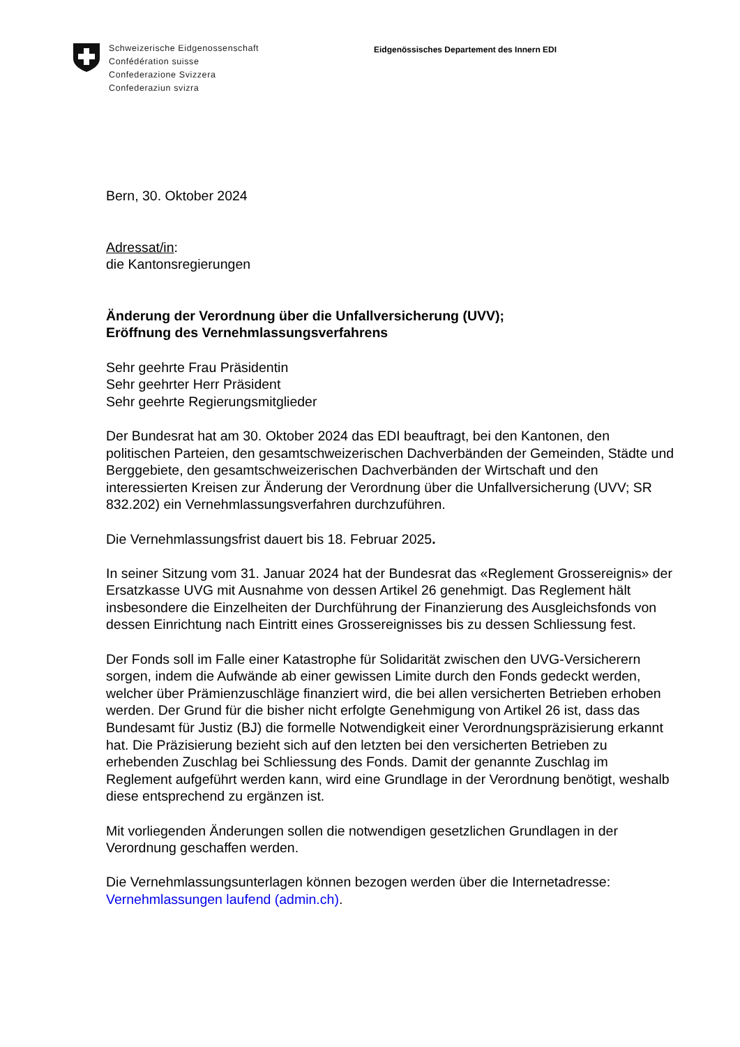Schweizerische Eidgenossenschaft
Confédération suisse
Confederazione Svizzera
Confederaziun svizra
Eidgenössisches Departement des Innern EDI
Bern, 30. Oktober 2024
Adressat/in:
die Kantonsregierungen
Änderung der Verordnung über die Unfallversicherung (UVV);
Eröffnung des Vernehmlassungsverfahrens
Sehr geehrte Frau Präsidentin
Sehr geehrter Herr Präsident
Sehr geehrte Regierungsmitglieder
Der Bundesrat hat am 30. Oktober 2024 das EDI beauftragt, bei den Kantonen, den politischen Parteien, den gesamtschweizerischen Dachverbänden der Gemeinden, Städte und Berggebiete, den gesamtschweizerischen Dachverbänden der Wirtschaft und den interessierten Kreisen zur Änderung der Verordnung über die Unfallversicherung (UVV; SR 832.202) ein Vernehmlassungsverfahren durchzuführen.
Die Vernehmlassungsfrist dauert bis 18. Februar 2025.
In seiner Sitzung vom 31. Januar 2024 hat der Bundesrat das «Reglement Grossereignis» der Ersatzkasse UVG mit Ausnahme von dessen Artikel 26 genehmigt. Das Reglement hält insbesondere die Einzelheiten der Durchführung der Finanzierung des Ausgleichsfonds von dessen Einrichtung nach Eintritt eines Grossereignisses bis zu dessen Schliessung fest.
Der Fonds soll im Falle einer Katastrophe für Solidarität zwischen den UVG-Versicherern sorgen, indem die Aufwände ab einer gewissen Limite durch den Fonds gedeckt werden, welcher über Prämienzuschläge finanziert wird, die bei allen versicherten Betrieben erhoben werden. Der Grund für die bisher nicht erfolgte Genehmigung von Artikel 26 ist, dass das Bundesamt für Justiz (BJ) die formelle Notwendigkeit einer Verordnungspräzisierung erkannt hat. Die Präzisierung bezieht sich auf den letzten bei den versicherten Betrieben zu erhebenden Zuschlag bei Schliessung des Fonds. Damit der genannte Zuschlag im Reglement aufgeführt werden kann, wird eine Grundlage in der Verordnung benötigt, weshalb diese entsprechend zu ergänzen ist.
Mit vorliegenden Änderungen sollen die notwendigen gesetzlichen Grundlagen in der Verordnung geschaffen werden.
Die Vernehmlassungsunterlagen können bezogen werden über die Internetadresse: Vernehmlassungen laufend (admin.ch).